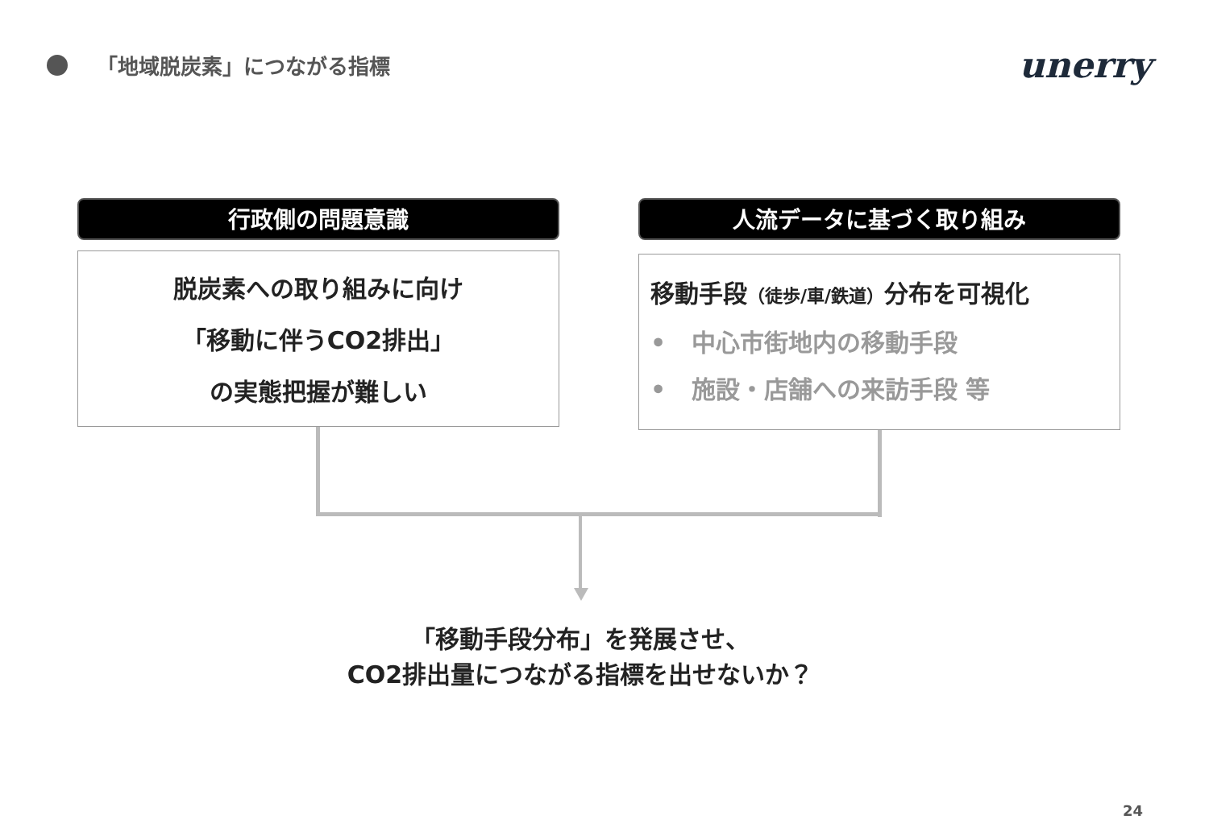「地域脱炭素」につながる指標 unerry
行政側の問題意識 人流データに基づく取り組み
脱炭素への取り組みに向け
「移動に伴うCO2排出」
の実態把握が難しい
移動手段（徒歩/車/鉄道）分布を可視化
• 中心市街地内の移動手段
• 施設・店舗への来訪手段 等
「移動手段分布」を発展させ、
CO2排出量につながる指標を出せないか？
24